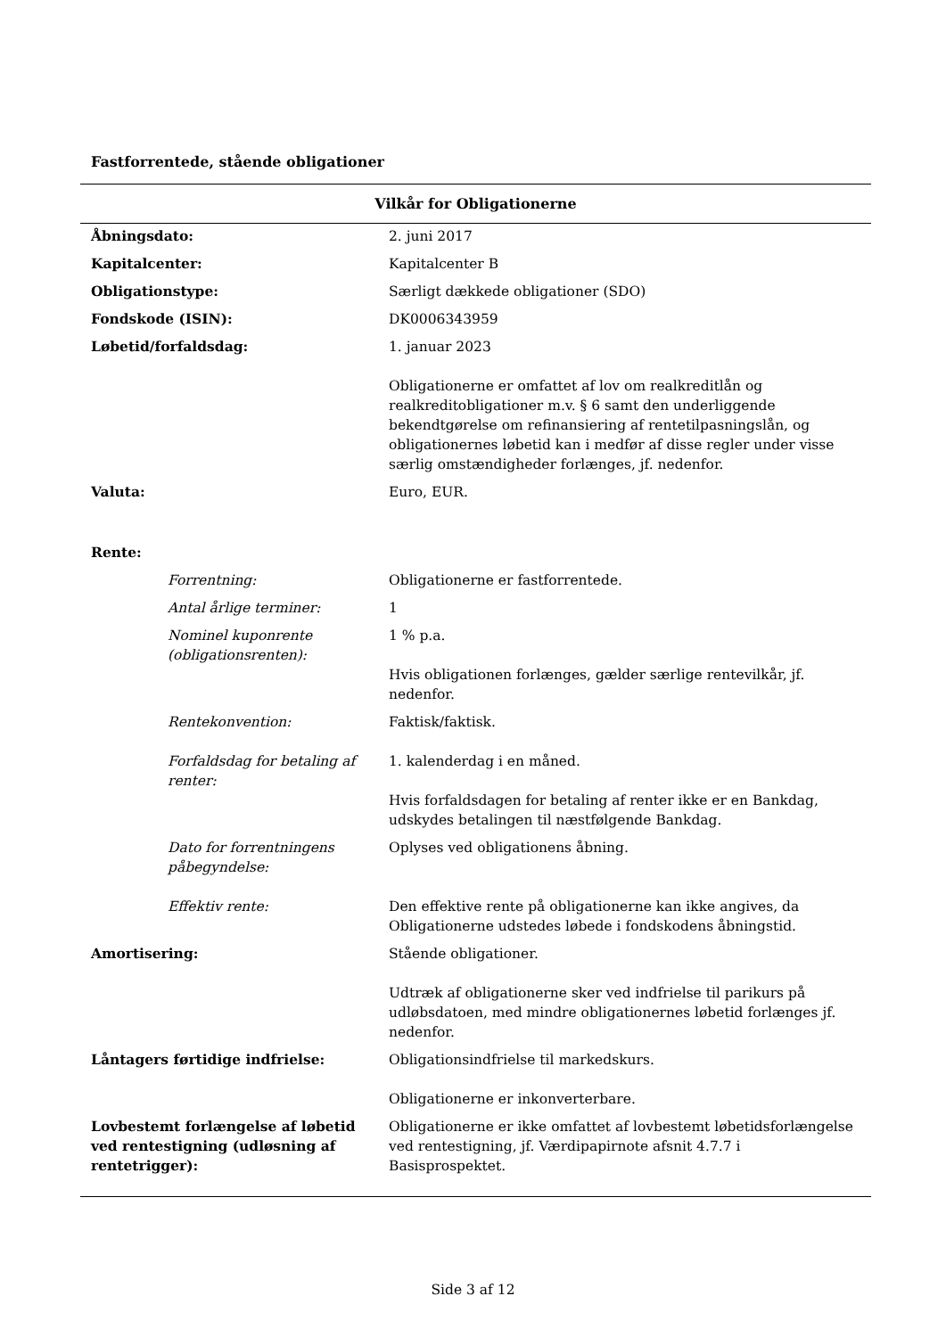Fastforrentede, stående obligationer
| Vilkår for Obligationerne | |
| --- | --- |
| Åbningsdato: | 2. juni 2017 |
| Kapitalcenter: | Kapitalcenter B |
| Obligationstype: | Særligt dækkede obligationer (SDO) |
| Fondskode (ISIN): | DK0006343959 |
| Løbetid/forfaldsdag: | 1. januar 2023 Obligationerne er omfattet af lov om realkreditlån og realkreditobligationer m.v. § 6 samt den underliggende bekendtgørelse om refinansiering af rentetilpasningslån, og obligationernes løbetid kan i medfør af disse regler under visse særlig omstændigheder forlænges, jf. nedenfor. |
| Valuta: | Euro, EUR. |
| Rente: | |
| Forrentning: | Obligationerne er fastforrentede. |
| Antal årlige terminer: | 1 |
| Nominel kuponrente (obligationsrenten): | 1 % p.a. Hvis obligationen forlænges, gælder særlige rentevilkår, jf. nedenfor. |
| Rentekonvention: | Faktisk/faktisk. |
| Forfaldsdag for betaling af renter: | 1. kalenderdag i en måned. Hvis forfaldsdagen for betaling af renter ikke er en Bankdag, udskydes betalingen til næstfølgende Bankdag. |
| Dato for forrentningens påbegyndelse: | Oplyses ved obligationens åbning. |
| Effektiv rente: | Den effektive rente på obligationerne kan ikke angives, da Obligationerne udstedes løbede i fondskodens åbningstid. |
| Amortisering: | Stående obligationer. Udtræk af obligationerne sker ved indfrielse til parikurs på udløbsdatoen, med mindre obligationernes løbetid forlænges jf. nedenfor. |
| Låntagers førtidige indfrielse: | Obligationsindfrielse til markedskurs. Obligationerne er inkonverterbare. |
| Lovbestemt forlængelse af løbetid ved rentestigning (udløsning af rentetrigger): | Obligationerne er ikke omfattet af lovbestemt løbetidsforlængelse ved rentestigning, jf. Værdipapirnote afsnit 4.7.7 i Basisprospektet. |
Side 3 af 12